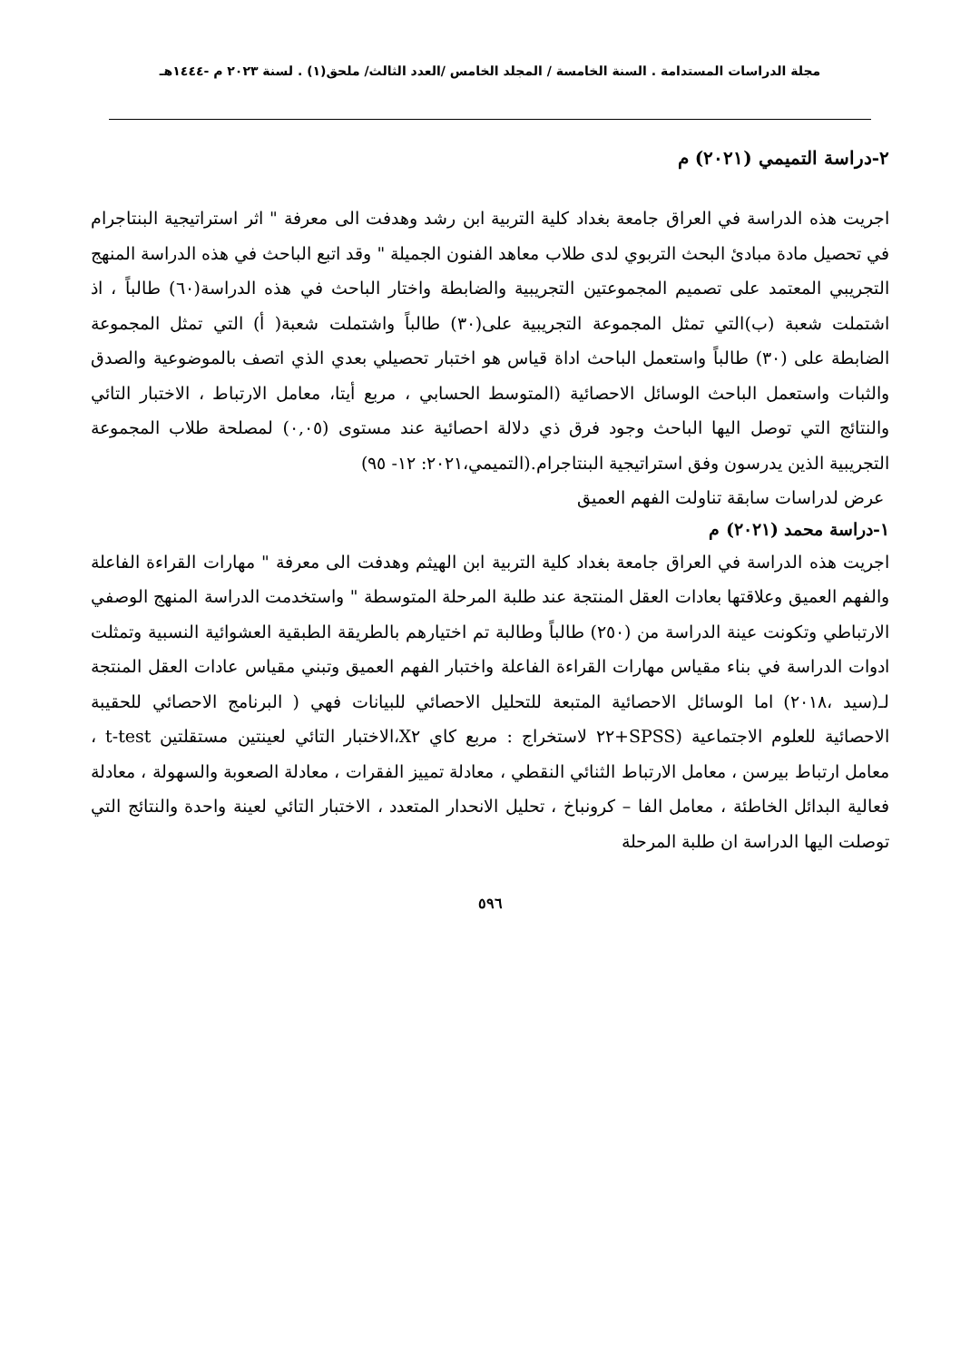مجلة الدراسات المستدامة . السنة الخامسة / المجلد الخامس /العدد الثالث/ ملحق(١) . لسنة ٢٠٢٣ م -١٤٤٤هـ
٢-دراسة التميمي (٢٠٢١) م
اجريت هذه الدراسة في العراق جامعة بغداد كلية التربية ابن رشد وهدفت الى معرفة " اثر استراتيجية البنتاجرام في تحصيل مادة مبادئ البحث التربوي لدى طلاب معاهد الفنون الجميلة " وقد اتبع الباحث في هذه الدراسة المنهج التجريبي المعتمد على تصميم المجموعتين التجريبية والضابطة واختار الباحث في هذه الدراسة(٦٠) طالباً ، اذ اشتملت شعبة (ب)التي تمثل المجموعة التجريبية على(٣٠) طالباً واشتملت شعبة( أ) التي تمثل المجموعة الضابطة على (٣٠) طالباً واستعمل الباحث اداة قياس هو اختبار تحصيلي بعدي الذي اتصف بالموضوعية والصدق والثبات واستعمل الباحث الوسائل الاحصائية (المتوسط الحسابي ، مربع أيتا، معامل الارتباط ، الاختبار التائي والنتائج التي توصل اليها الباحث وجود فرق ذي دلالة احصائية عند مستوى (٠,٠٥) لمصلحة طلاب المجموعة التجريبية الذين يدرسون وفق استراتيجية البنتاجرام.(التميمي،٢٠٢١: ١٢- ٩٥)
عرض لدراسات سابقة تناولت الفهم العميق
١-دراسة محمد (٢٠٢١) م
اجريت هذه الدراسة في العراق جامعة بغداد كلية التربية ابن الهيثم وهدفت الى معرفة " مهارات القراءة الفاعلة والفهم العميق وعلاقتها بعادات العقل المنتجة عند طلبة المرحلة المتوسطة " واستخدمت الدراسة المنهج الوصفي الارتباطي وتكونت عينة الدراسة من (٢٥٠) طالباً وطالبة تم اختيارهم بالطريقة الطبقية العشوائية النسبية وتمثلت ادوات الدراسة في بناء مقياس مهارات القراءة الفاعلة واختبار الفهم العميق وتبني مقياس عادات العقل المنتجة لـ(سيد ،٢٠١٨) اما الوسائل الاحصائية المتبعة للتحليل الاحصائي للبيانات فهي ( البرنامج الاحصائي للحقيبة الاحصائية للعلوم الاجتماعية (SPSS+٢٢ لاستخراج : مربع كاي X٢،الاختبار التائي لعينتين مستقلتين t-test ، معامل ارتباط بيرسن ، معامل الارتباط الثنائي النقطي ، معادلة تمييز الفقرات ، معادلة الصعوبة والسهولة ، معادلة فعالية البدائل الخاطئة ، معامل الفا – كرونباخ ، تحليل الانحدار المتعدد ، الاختبار التائي لعينة واحدة والنتائج التي توصلت اليها الدراسة ان طلبة المرحلة
٥٩٦